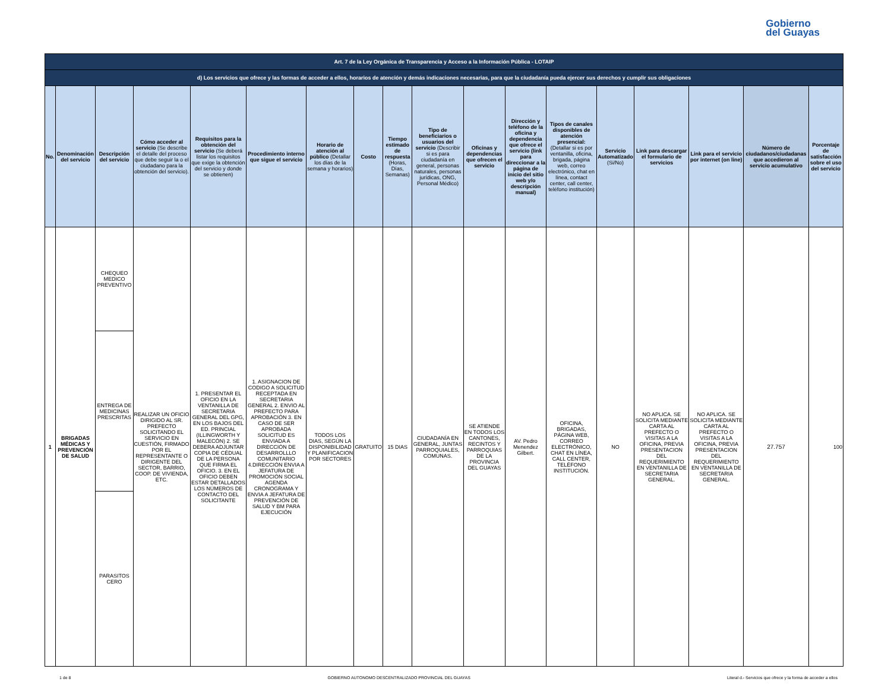Gobierno
del Guayas
| Art. 7 de la Ley Orgánica de Transparencia y Acceso a la Información Pública - LOTAIP | | | | | | | | | | | | | | | | | |
| d) Los servicios que ofrece y las formas de acceder a ellos, horarios de atención y demás indicaciones necesarias, para que la ciudadanía pueda ejercer sus derechos y cumplir sus obligaciones | | | | | | | | | | | | | | | | | |
| No. | Denominación del servicio | Descripción del servicio | Cómo acceder al servicio (Se describe el detalle del proceso que debe seguir la o el ciudadano para la obtención del servicio). | Requisitos para la obtención del servicio (Se deberá listar los requisitos que exige la obtención del servicio y donde se obtienen) | Procedimiento interno que sigue el servicio | Horario de atención al público (Detallar los días de la semana y horarios) | Costo | Tiempo estimado de respuesta (Horas, Días, Semanas) | Tipo de beneficiarios o usuarios del servicio (Describir si es para ciudadanía en general, personas naturales, personas jurídicas, ONG, Personal Médico) | Oficinas y dependencias que ofrecen el servicio | Dirección y teléfono de la oficina y dependencia que ofrece el servicio (link para direccionar a la página de inicio del sitio web y/o descripción manual) | Tipos de canales disponibles de atención presencial: (Detallar si es por ventanilla, oficina, brigada, página web, correo electrónico, chat en línea, contact center, call center, teléfono institución) | Servicio Automatizado (Si/No) | Link para descargar el formulario de servicios | Link para el servicio por internet (on line) | Número de ciudadanos/ciudadanas que accedieron al servicio acumulativo | Porcentaje de satisfacción sobre el uso del servicio |
| 1 | BRIGADAS MÉDICAS Y PREVENCIÓN DE SALUD | CHEQUEO MEDICO PREVENTIVO | REALIZAR UN OFICIO DIRIGIDO AL SR. PREFECTO SOLICITANDO EL SERVICIO EN CUESTIÓN, FIRMADO POR EL REPRESENTANTE O DIRIGENTE DEL SECTOR, BARRIO, COOP. DE VIVIENDA, ETC. | 1. PRESENTAR EL OFICIO EN LA VENTANILLA DE SECRETARIA GENERAL DEL GPG, EN LOS BAJOS DEL ED. PRINCIAL (ILLINGWORTH Y MALECÓN) 2. SE DEBERA ADJUNTAR COPIA DE CÉDUAL DE LA PERSONA QUE FIRMA EL OFICIO. 3. EN EL OFICIO DEBEN ESTAR DETALLADOS LOS NÚMEROS DE CONTACTO DEL SOLICITANTE | 1. ASIGNACION DE CODIGO A SOLICITUD RECEPTADA EN SECRETARIA GENERAL 2. ENVIO AL PREFECTO PARA APROBACIÓN 3. EN CASO DE SER APROBADA SOLICITUD ES ENVIADA A DIRECCIÓN DE DESARROLLLO COMUNITARIO 4.DIRECCIÓN ENVIA A JEFATURA DE PROMOCIÓN SOCIAL AGENDA CRONOGRAMA Y ENVIA A JEFATURA DE PREVENCIÓN DE SALUD Y BM PARA EJECUCIÓN | TODOS LOS DIAS, SEGÚN LA DISPONIBILIDAD Y PLANIFICACION POR SECTORES | GRATUITO | 15 DIAS | CIUDADANÍA EN GENERAL, JUNTAS PARROQUIALES, COMUNAS. | SE ATIENDE EN TODOS LOS CANTONES, RECINTOS Y PARROQUIAS DE LA PROVINCIA DEL GUAYAS | AV. Pedro Menendez Gilbert. | OFICINA, BRIGADAS, PÁGINA WEB, CORREO ELECTRÓNICO, CHAT EN LÍNEA, CALL CENTER, TELÉFONO INSTITUCIÓN. | NO | NO APLICA. SE SOLICITA MEDIANTE CARTA AL PREFECTO O VISITAS A LA OFICINA, PREVIA PRESENTACION DEL REQUERIMIENTO EN VENTANILLA DE SECRETARIA GENERAL. | NO APLICA. SE SOLICITA MEDIANTE CARTA AL PREFECTO O VISITAS A LA OFICINA, PREVIA PRESENTACION DEL REQUERIMIENTO EN VENTANILLA DE SECRETARIA GENERAL. | 27.757 | 100 |
| | | ENTREGA DE MEDICINAS PRESCRITAS | | | | | | | | | | | | | | | |
| | | PARASITOS CERO | | | | | | | | | | | | | | | |
1 de 8 GOBIERNO AUTONOMO DESCENTRALIZADO PROVINCIAL DEL GUAYAS Literal d.- Servicios que ofrece y la forma de acceder a ellos